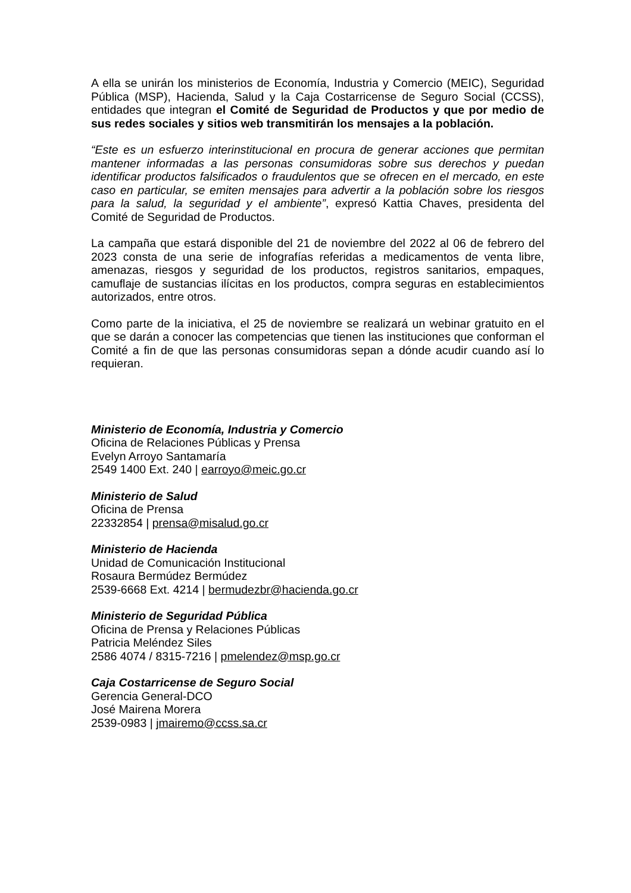A ella se unirán los ministerios de Economía, Industria y Comercio (MEIC), Seguridad Pública (MSP), Hacienda, Salud y la Caja Costarricense de Seguro Social (CCSS), entidades que integran el Comité de Seguridad de Productos y que por medio de sus redes sociales y sitios web transmitirán los mensajes a la población.
“Este es un esfuerzo interinstitucional en procura de generar acciones que permitan mantener informadas a las personas consumidoras sobre sus derechos y puedan identificar productos falsificados o fraudulentos que se ofrecen en el mercado, en este caso en particular, se emiten mensajes para advertir a la población sobre los riesgos para la salud, la seguridad y el ambiente”, expresó Kattia Chaves, presidenta del Comité de Seguridad de Productos.
La campaña que estará disponible del 21 de noviembre del 2022 al 06 de febrero del 2023 consta de una serie de infografías referidas a medicamentos de venta libre, amenazas, riesgos y seguridad de los productos, registros sanitarios, empaques, camuflaje de sustancias ilícitas en los productos, compra seguras en establecimientos autorizados, entre otros.
Como parte de la iniciativa, el 25 de noviembre se realizará un webinar gratuito en el que se darán a conocer las competencias que tienen las instituciones que conforman el Comité a fin de que las personas consumidoras sepan a dónde acudir cuando así lo requieran.
Ministerio de Economía, Industria y Comercio
Oficina de Relaciones Públicas y Prensa
Evelyn Arroyo Santamaría
2549 1400 Ext. 240 | earroyo@meic.go.cr
Ministerio de Salud
Oficina de Prensa
22332854 | prensa@misalud.go.cr
Ministerio de Hacienda
Unidad de Comunicación Institucional
Rosaura Bermúdez Bermúdez
2539-6668 Ext. 4214 | bermudezbr@hacienda.go.cr
Ministerio de Seguridad Pública
Oficina de Prensa y Relaciones Públicas
Patricia Meléndez Siles
2586 4074 / 8315-7216 | pmelendez@msp.go.cr
Caja Costarricense de Seguro Social
Gerencia General-DCO
José Mairena Morera
2539-0983 | jmairemo@ccss.sa.cr